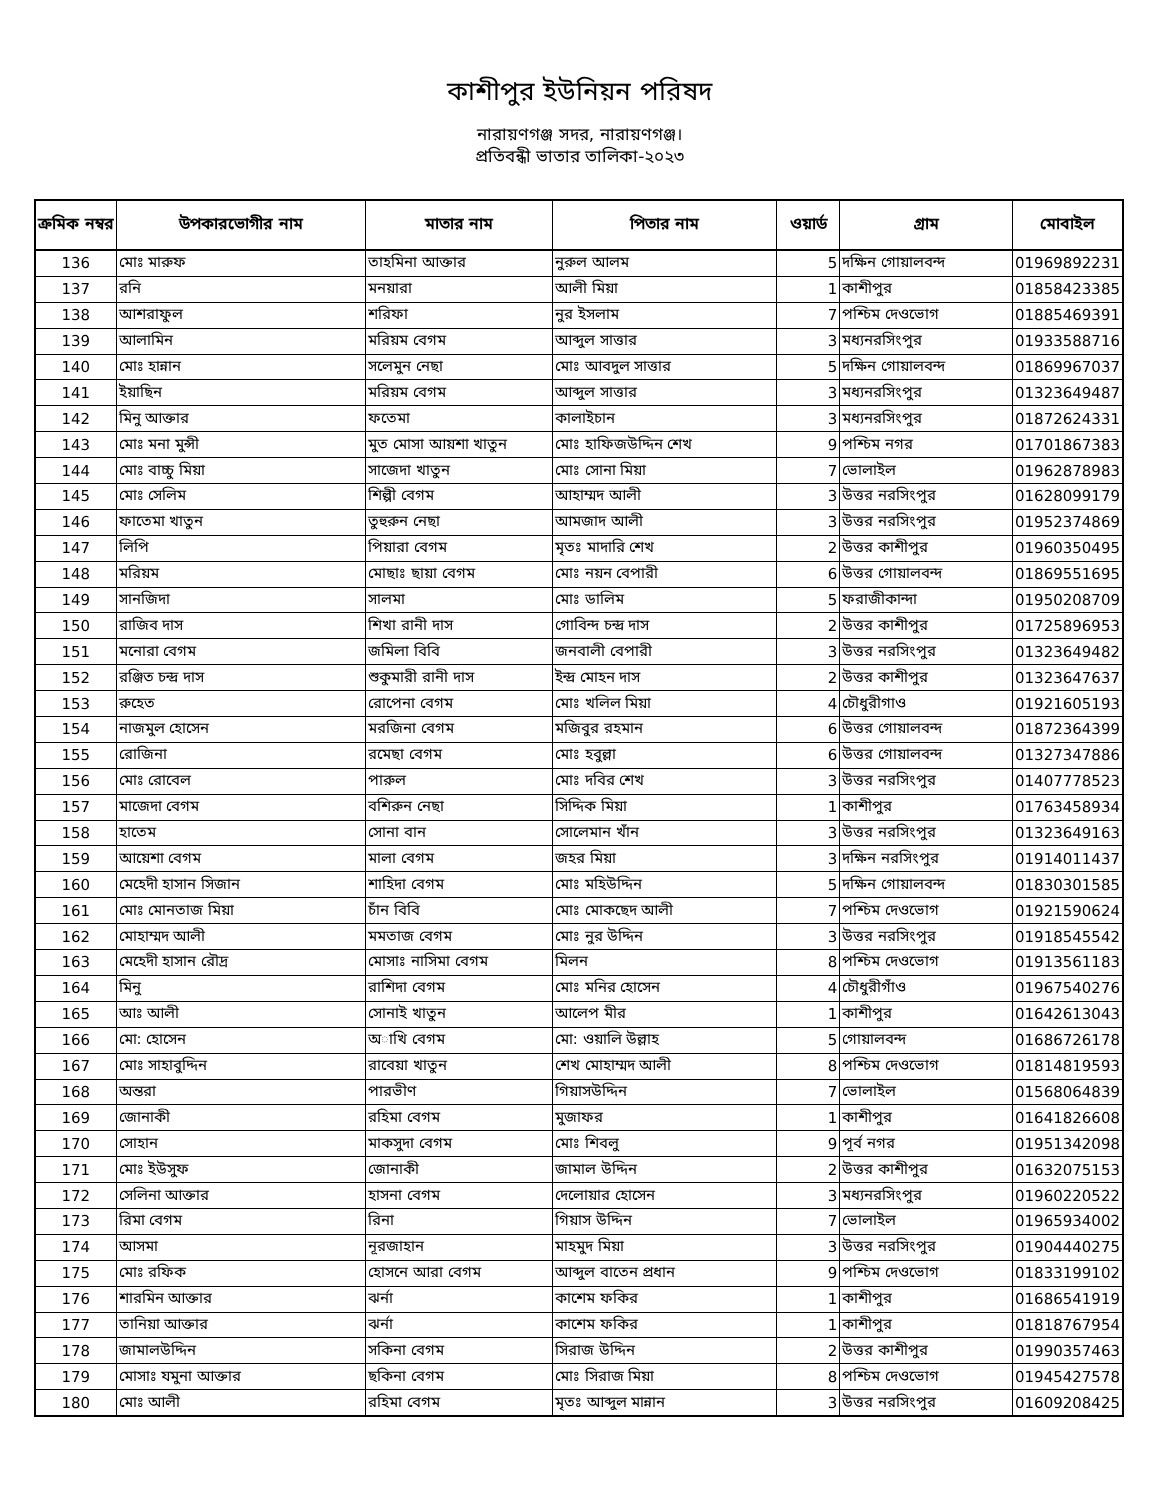কাশীপুর ইউনিয়ন পরিষদ
নারায়ণগঞ্জ সদর, নারায়ণগঞ্জ।
প্রতিবন্ধী ভাতার তালিকা-২০২৩
| ক্রমিক নম্বর | উপকারভোগীর নাম | মাতার নাম | পিতার নাম | ওয়ার্ড | গ্রাম | মোবাইল |
| --- | --- | --- | --- | --- | --- | --- |
| 136 | মোঃ মারুফ | তাহমিনা আক্তার | নুরুল আলম | 5 | দক্ষিন গোয়ালবন্দ | 01969892231 |
| 137 | রনি | মনয়ারা | আলী মিয়া | 1 | কাশীপুর | 01858423385 |
| 138 | আশরাফুল | শরিফা | নুর ইসলাম | 7 | পশ্চিম দেওভোগ | 01885469391 |
| 139 | আলামিন | মরিয়ম বেগম | আব্দুল সাত্তার | 3 | মধ্যনরসিংপুর | 01933588716 |
| 140 | মোঃ হান্নান | সলেমুন নেছা | মোঃ আবদুল সাত্তার | 5 | দক্ষিন গোয়ালবন্দ | 01869967037 |
| 141 | ইয়াছিন | মরিয়ম বেগম | আব্দুল সাত্তার | 3 | মধ্যনরসিংপুর | 01323649487 |
| 142 | মিনু আক্তার | ফতেমা | কালাইচান | 3 | মধ্যনরসিংপুর | 01872624331 |
| 143 | মোঃ মনা মুন্সী | মুত মোসা আয়শা খাতুন | মোঃ হাফিজউদ্দিন শেখ | 9 | পশ্চিম নগর | 01701867383 |
| 144 | মোঃ বাচ্চু মিয়া | সাজেদা খাতুন | মোঃ সোনা মিয়া | 7 | ভোলাইল | 01962878983 |
| 145 | মোঃ সেলিম | শিল্পী বেগম | আহাম্মদ আলী | 3 | উত্তর নরসিংপুর | 01628099179 |
| 146 | ফাতেমা খাতুন | তুহুরুন নেছা | আমজাদ আলী | 3 | উত্তর নরসিংপুর | 01952374869 |
| 147 | লিপি | পিয়ারা বেগম | মৃতঃ মাদারি শেখ | 2 | উত্তর কাশীপুর | 01960350495 |
| 148 | মরিয়ম | মোছাঃ ছায়া বেগম | মোঃ নয়ন বেপারী | 6 | উত্তর গোয়ালবন্দ | 01869551695 |
| 149 | সানজিদা | সালমা | মোঃ ডালিম | 5 | ফরাজীকান্দা | 01950208709 |
| 150 | রাজিব দাস | শিখা রানী দাস | গোবিন্দ চন্দ্র দাস | 2 | উত্তর কাশীপুর | 01725896953 |
| 151 | মনোরা বেগম | জমিলা বিবি | জনবালী বেপারী | 3 | উত্তর নরসিংপুর | 01323649482 |
| 152 | রঞ্জিত চন্দ্র দাস | শুকুমারী রানী দাস | ইন্দ্র মোহন দাস | 2 | উত্তর কাশীপুর | 01323647637 |
| 153 | রুহেত | রোপেনা বেগম | মোঃ খলিল মিয়া | 4 | চৌধুরীগাও | 01921605193 |
| 154 | নাজমুল হোসেন | মরজিনা বেগম | মজিবুর রহমান | 6 | উত্তর গোয়ালবন্দ | 01872364399 |
| 155 | রোজিনা | রমেছা বেগম | মোঃ হবুল্লা | 6 | উত্তর গোয়ালবন্দ | 01327347886 |
| 156 | মোঃ রোবেল | পারুল | মোঃ দবির শেখ | 3 | উত্তর নরসিংপুর | 01407778523 |
| 157 | মাজেদা বেগম | বশিরুন নেছা | সিদ্দিক মিয়া | 1 | কাশীপুর | 01763458934 |
| 158 | হাতেম | সোনা বান | সোলেমান খাঁন | 3 | উত্তর নরসিংপুর | 01323649163 |
| 159 | আয়েশা বেগম | মালা বেগম | জহর মিয়া | 3 | দক্ষিন নরসিংপুর | 01914011437 |
| 160 | মেহেদী হাসান সিজান | শাহিদা বেগম | মোঃ মহিউদ্দিন | 5 | দক্ষিন গোয়ালবন্দ | 01830301585 |
| 161 | মোঃ মোনতাজ মিয়া | চাঁন বিবি | মোঃ মোকছেদ আলী | 7 | পশ্চিম দেওভোগ | 01921590624 |
| 162 | মোহাম্মদ আলী | মমতাজ বেগম | মোঃ নুর উদ্দিন | 3 | উত্তর নরসিংপুর | 01918545542 |
| 163 | মেহেদী হাসান রৌদ্র | মোসাঃ নাসিমা বেগম | মিলন | 8 | পশ্চিম দেওভোগ | 01913561183 |
| 164 | মিনু | রাশিদা বেগম | মোঃ মনির হোসেন | 4 | চৌধুরীগাঁও | 01967540276 |
| 165 | আঃ আলী | সোনাই খাতুন | আলেপ মীর | 1 | কাশীপুর | 01642613043 |
| 166 | মো: হোসেন | অাখি বেগম | মো: ওয়ালি উল্লাহ | 5 | গোয়ালবন্দ | 01686726178 |
| 167 | মোঃ সাহাবুদ্দিন | রাবেয়া খাতুন | শেখ মোহাম্মদ আলী | 8 | পশ্চিম দেওভোগ | 01814819593 |
| 168 | অন্তরা | পারভীণ | গিয়াসউদ্দিন | 7 | ভোলাইল | 01568064839 |
| 169 | জোনাকী | রহিমা বেগম | মুজাফর | 1 | কাশীপুর | 01641826608 |
| 170 | সোহান | মাকসুদা বেগম | মোঃ শিবলু | 9 | পূর্ব নগর | 01951342098 |
| 171 | মোঃ ইউসুফ | জোনাকী | জামাল উদ্দিন | 2 | উত্তর কাশীপুর | 01632075153 |
| 172 | সেলিনা আক্তার | হাসনা বেগম | দেলোয়ার হোসেন | 3 | মধ্যনরসিংপুর | 01960220522 |
| 173 | রিমা বেগম | রিনা | গিয়াস উদ্দিন | 7 | ভোলাইল | 01965934002 |
| 174 | আসমা | নূরজাহান | মাহমুদ মিয়া | 3 | উত্তর নরসিংপুর | 01904440275 |
| 175 | মোঃ রফিক | হোসনে আরা বেগম | আব্দুল বাতেন প্রধান | 9 | পশ্চিম দেওভোগ | 01833199102 |
| 176 | শারমিন আক্তার | ঝর্না | কাশেম ফকির | 1 | কাশীপুর | 01686541919 |
| 177 | তানিয়া আক্তার | ঝর্না | কাশেম ফকির | 1 | কাশীপুর | 01818767954 |
| 178 | জামালউদ্দিন | সকিনা বেগম | সিরাজ উদ্দিন | 2 | উত্তর কাশীপুর | 01990357463 |
| 179 | মোসাঃ যমুনা আক্তার | ছকিনা বেগম | মোঃ সিরাজ মিয়া | 8 | পশ্চিম দেওভোগ | 01945427578 |
| 180 | মোঃ আলী | রহিমা বেগম | মৃতঃ আব্দুল মান্নান | 3 | উত্তর নরসিংপুর | 01609208425 |